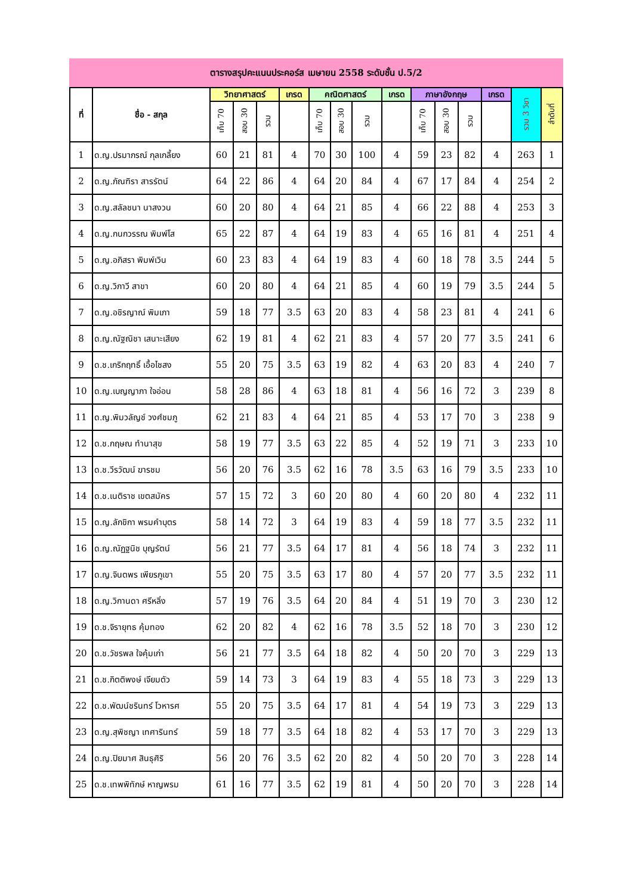ตารางสรุปคะแนนประคอร์ส เมษายน 2558 ระดับชั้น ป.5/2
| ที่ | ชื่อ - สกุล | วิทยาศาสตร์ | | | เกรด | คณิตศาสตร์ | | | เกรด | ภาษาอังกฤษ | | | เกรด | รวม 3 วิชา | ลำดับที่ |
| --- | --- | --- | --- | --- | --- | --- | --- | --- | --- | --- | --- | --- | --- | --- | --- |
| | | เก็บ 70 | สอบ 30 | รวม | | เก็บ 70 | สอบ 30 | รวม | | เก็บ 70 | สอบ 30 | รวม | | | |
| 1 | ด.ญ.ปรมาภรณ์ กุลเกลี้ยง | 60 | 21 | 81 | 4 | 70 | 30 | 100 | 4 | 59 | 23 | 82 | 4 | 263 | 1 |
| 2 | ด.ญ.ภัณฑิรา สารรัตน์ | 64 | 22 | 86 | 4 | 64 | 20 | 84 | 4 | 67 | 17 | 84 | 4 | 254 | 2 |
| 3 | ด.ญ.สลัลชนา นาสงวน | 60 | 20 | 80 | 4 | 64 | 21 | 85 | 4 | 66 | 22 | 88 | 4 | 253 | 3 |
| 4 | ด.ญ.กนกวรรณ พิมพ์โส | 65 | 22 | 87 | 4 | 64 | 19 | 83 | 4 | 65 | 16 | 81 | 4 | 251 | 4 |
| 5 | ด.ญ.อภิสรา พิมพ์เวิน | 60 | 23 | 83 | 4 | 64 | 19 | 83 | 4 | 60 | 18 | 78 | 3.5 | 244 | 5 |
| 6 | ด.ญ.วิภาวี สาขา | 60 | 20 | 80 | 4 | 64 | 21 | 85 | 4 | 60 | 19 | 79 | 3.5 | 244 | 5 |
| 7 | ด.ญ.อชิรญาณ์ พิมเภา | 59 | 18 | 77 | 3.5 | 63 | 20 | 83 | 4 | 58 | 23 | 81 | 4 | 241 | 6 |
| 8 | ด.ญ.ณัฐณิชา เสนาะเสียง | 62 | 19 | 81 | 4 | 62 | 21 | 83 | 4 | 57 | 20 | 77 | 3.5 | 241 | 6 |
| 9 | ด.ช.เกริกฤทธิ์ เอื้อไชสง | 55 | 20 | 75 | 3.5 | 63 | 19 | 82 | 4 | 63 | 20 | 83 | 4 | 240 | 7 |
| 10 | ด.ญ.เบญญาภา ใจอ่อน | 58 | 28 | 86 | 4 | 63 | 18 | 81 | 4 | 56 | 16 | 72 | 3 | 239 | 8 |
| 11 | ด.ญ.พิมวลัญช์ วงศ์ชมภู | 62 | 21 | 83 | 4 | 64 | 21 | 85 | 4 | 53 | 17 | 70 | 3 | 238 | 9 |
| 12 | ด.ช.กฤษณ ทำนาสุข | 58 | 19 | 77 | 3.5 | 63 | 22 | 85 | 4 | 52 | 19 | 71 | 3 | 233 | 10 |
| 13 | ด.ช.วีรวัฒน์ ฆารชม | 56 | 20 | 76 | 3.5 | 62 | 16 | 78 | 3.5 | 63 | 16 | 79 | 3.5 | 233 | 10 |
| 14 | ด.ช.เนติราช เขตสมัคร | 57 | 15 | 72 | 3 | 60 | 20 | 80 | 4 | 60 | 20 | 80 | 4 | 232 | 11 |
| 15 | ด.ญ.ลักขิกา พรมคำบุตร | 58 | 14 | 72 | 3 | 64 | 19 | 83 | 4 | 59 | 18 | 77 | 3.5 | 232 | 11 |
| 16 | ด.ญ.ณัฏฐนิช บุญรัตน์ | 56 | 21 | 77 | 3.5 | 64 | 17 | 81 | 4 | 56 | 18 | 74 | 3 | 232 | 11 |
| 17 | ด.ญ.จินตพร เพียรภูเขา | 55 | 20 | 75 | 3.5 | 63 | 17 | 80 | 4 | 57 | 20 | 77 | 3.5 | 232 | 11 |
| 18 | ด.ญ.วิกานดา ศรีหลิ่ง | 57 | 19 | 76 | 3.5 | 64 | 20 | 84 | 4 | 51 | 19 | 70 | 3 | 230 | 12 |
| 19 | ด.ช.จิรายุทธ คุ้มทอง | 62 | 20 | 82 | 4 | 62 | 16 | 78 | 3.5 | 52 | 18 | 70 | 3 | 230 | 12 |
| 20 | ด.ช.วัชรพล ใจคุ้มเก่า | 56 | 21 | 77 | 3.5 | 64 | 18 | 82 | 4 | 50 | 20 | 70 | 3 | 229 | 13 |
| 21 | ด.ช.กิตติพงษ์ เจียมตัว | 59 | 14 | 73 | 3 | 64 | 19 | 83 | 4 | 55 | 18 | 73 | 3 | 229 | 13 |
| 22 | ด.ช.พัฒน์ชรินทร์ โวหารศ | 55 | 20 | 75 | 3.5 | 64 | 17 | 81 | 4 | 54 | 19 | 73 | 3 | 229 | 13 |
| 23 | ด.ญ.สุพิชญา เทศารินทร์ | 59 | 18 | 77 | 3.5 | 64 | 18 | 82 | 4 | 53 | 17 | 70 | 3 | 229 | 13 |
| 24 | ด.ญ.ปิยมาศ สินธุศิริ | 56 | 20 | 76 | 3.5 | 62 | 20 | 82 | 4 | 50 | 20 | 70 | 3 | 228 | 14 |
| 25 | ด.ช.เทพพิทักษ์ หาญพรม | 61 | 16 | 77 | 3.5 | 62 | 19 | 81 | 4 | 50 | 20 | 70 | 3 | 228 | 14 |